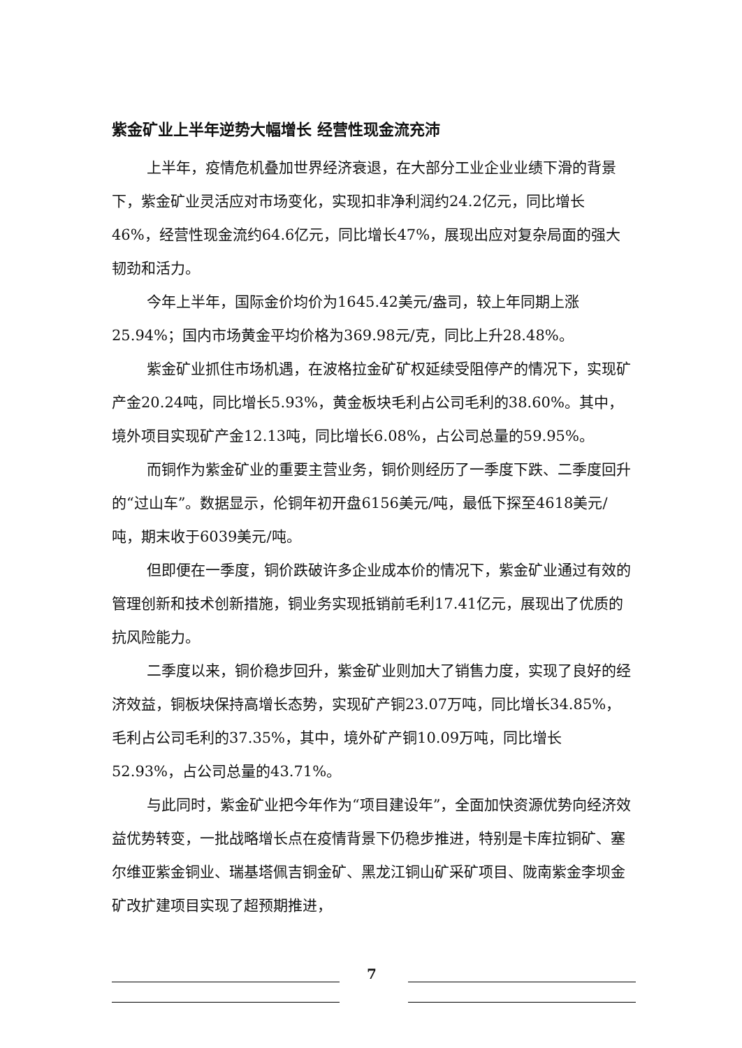紫金矿业上半年逆势大幅增长 经营性现金流充沛
上半年，疫情危机叠加世界经济衰退，在大部分工业企业业绩下滑的背景下，紫金矿业灵活应对市场变化，实现扣非净利润约24.2亿元，同比增长46%，经营性现金流约64.6亿元，同比增长47%，展现出应对复杂局面的强大韧劲和活力。
今年上半年，国际金价均价为1645.42美元/盎司，较上年同期上涨25.94%；国内市场黄金平均价格为369.98元/克，同比上升28.48%。
紫金矿业抓住市场机遇，在波格拉金矿矿权延续受阻停产的情况下，实现矿产金20.24吨，同比增长5.93%，黄金板块毛利占公司毛利的38.60%。其中，境外项目实现矿产金12.13吨，同比增长6.08%，占公司总量的59.95%。
而铜作为紫金矿业的重要主营业务，铜价则经历了一季度下跌、二季度回升的“过山车”。数据显示，伦铜年初开盘6156美元/吨，最低下探至4618美元/吨，期末收于6039美元/吨。
但即便在一季度，铜价跌破许多企业成本价的情况下，紫金矿业通过有效的管理创新和技术创新措施，铜业务实现抵销前毛利17.41亿元，展现出了优质的抗风险能力。
二季度以来，铜价稳步回升，紫金矿业则加大了销售力度，实现了良好的经济效益，铜板块保持高增长态势，实现矿产铜23.07万吨，同比增长34.85%，毛利占公司毛利的37.35%，其中，境外矿产铜10.09万吨，同比增长52.93%，占公司总量的43.71%。
与此同时，紫金矿业把今年作为“项目建设年”，全面加快资源优势向经济效益优势转变，一批战略增长点在疫情背景下仍稳步推进，特别是卡库拉铜矿、塞尔维亚紫金铜业、瑞基塔佩吉铜金矿、黑龙江铜山矿采矿项目、陇南紫金李坝金矿改扩建项目实现了超预期推进，
7